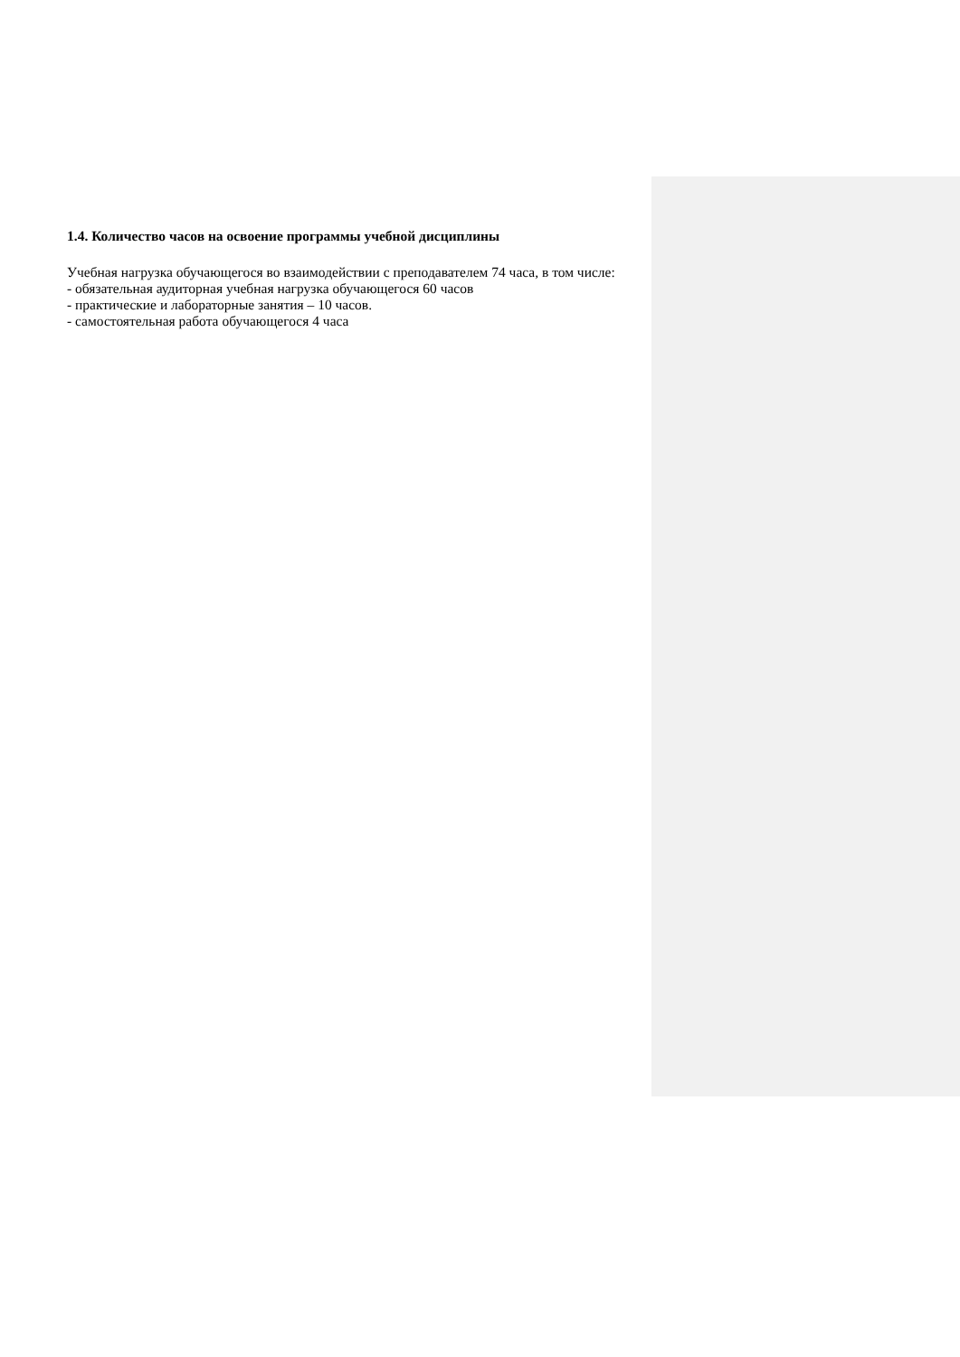1.4. Количество часов на освоение программы учебной дисциплины
Учебная нагрузка обучающегося во взаимодействии с преподавателем 74 часа, в том числе:
- обязательная аудиторная учебная нагрузка обучающегося 60 часов
- практические и лабораторные занятия – 10 часов.
- самостоятельная работа обучающегося 4 часа